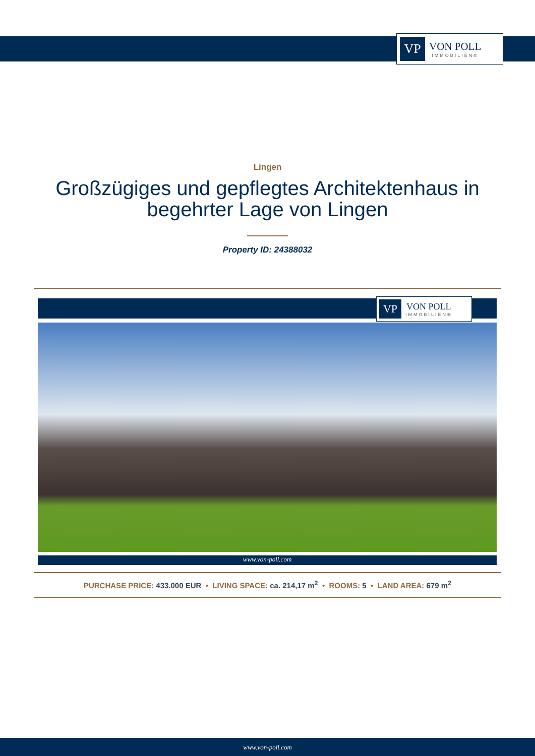VP
VON POLL
IMMOBILIEN®
Lingen
Großzügiges und gepflegtes Architektenhaus in begehrter Lage von Lingen
Property ID: 24388032
VP
VON POLL
IMMOBILIEN®
www.von-poll.com
PURCHASE PRICE: 433.000 EUR • LIVING SPACE: ca. 214,17 m<sup>2</sup> • ROOMS: 5 • LAND AREA: 679 m<sup>2</sup>
www.von-poll.com